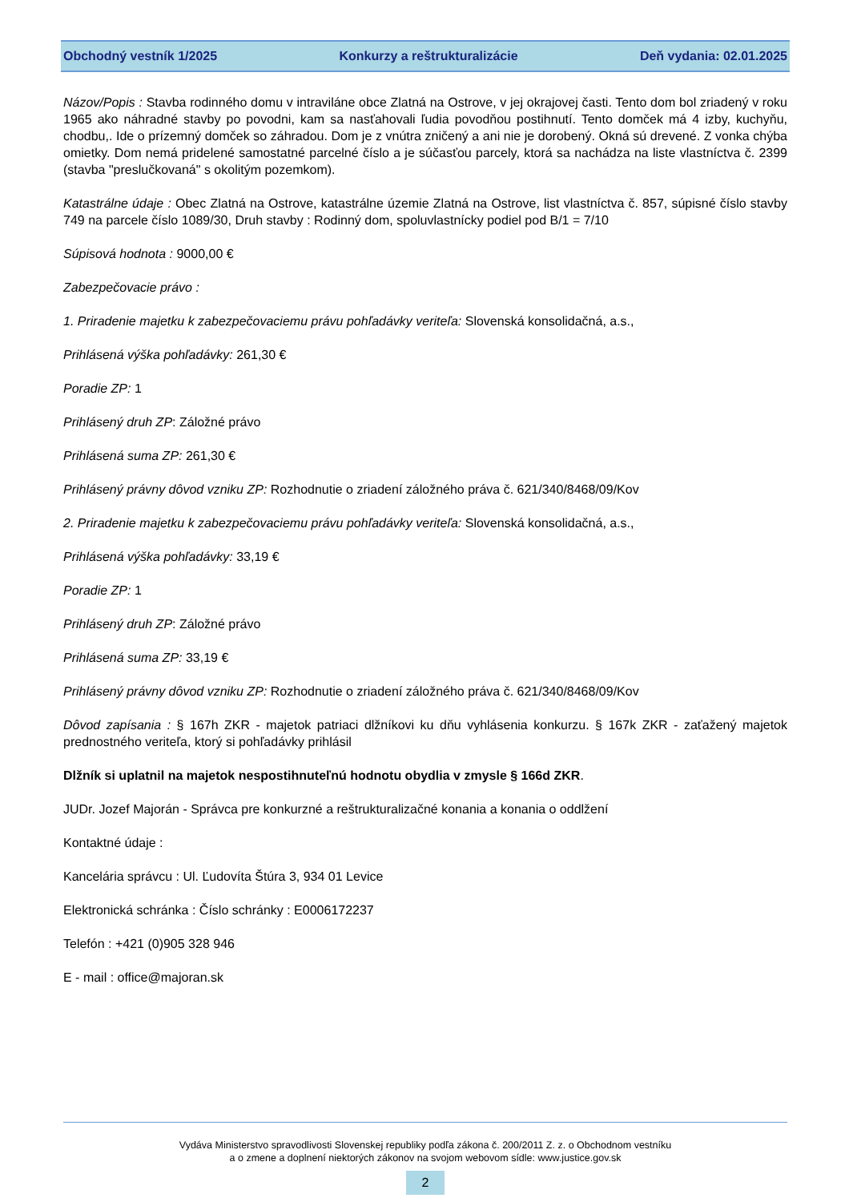Obchodný vestník 1/2025 Konkurzy a reštrukturalizácie Deň vydania: 02.01.2025
Názov/Popis : Stavba rodinného domu v intraviláne obce Zlatná na Ostrove, v jej okrajovej časti. Tento dom bol zriadený v roku 1965 ako náhradné stavby po povodni, kam sa nasťahovali ľudia povodňou postihnutí. Tento domček má 4 izby, kuchyňu, chodbu,. Ide o prízemný domček so záhradou. Dom je z vnútra zničený a ani nie je dorobený. Okná sú drevené. Z vonka chýba omietky. Dom nemá pridelené samostatné parcelné číslo a je súčasťou parcely, ktorá sa nachádza na liste vlastníctva č. 2399 (stavba "preslučkovaná" s okolitým pozemkom).
Katastrálne údaje : Obec Zlatná na Ostrove, katastrálne územie Zlatná na Ostrove, list vlastníctva č. 857, súpisné číslo stavby 749 na parcele číslo 1089/30, Druh stavby : Rodinný dom, spoluvlastnícky podiel pod B/1 = 7/10
Súpisová hodnota : 9000,00 €
Zabezpečovacie právo :
1. Priradenie majetku k zabezpečovaciemu právu pohľadávky veriteľa: Slovenská konsolidačná, a.s.,
Prihlásená výška pohľadávky: 261,30 €
Poradie ZP: 1
Prihlásený druh ZP: Záložné právo
Prihlásená suma ZP: 261,30 €
Prihlásený právny dôvod vzniku ZP: Rozhodnutie o zriadení záložného práva č. 621/340/8468/09/Kov
2. Priradenie majetku k zabezpečovaciemu právu pohľadávky veriteľa: Slovenská konsolidačná, a.s.,
Prihlásená výška pohľadávky: 33,19 €
Poradie ZP: 1
Prihlásený druh ZP: Záložné právo
Prihlásená suma ZP: 33,19 €
Prihlásený právny dôvod vzniku ZP: Rozhodnutie o zriadení záložného práva č. 621/340/8468/09/Kov
Dôvod zapísania : § 167h ZKR - majetok patriaci dlžníkovi ku dňu vyhlásenia konkurzu. § 167k ZKR - zaťažený majetok prednostného veriteľa, ktorý si pohľadávky prihlásil
Dlžník si uplatnil na majetok nespostihnuteľnú hodnotu obydlia v zmysle § 166d ZKR.
JUDr. Jozef Majorán - Správca pre konkurzné a reštrukturalizačné konania a konania o oddlžení
Kontaktné údaje :
Kancelária správcu : Ul. Ľudovíta Štúra 3, 934 01 Levice
Elektronická schránka : Číslo schránky : E0006172237
Telefón : +421 (0)905 328 946
E - mail : office@majoran.sk
Vydáva Ministerstvo spravodlivosti Slovenskej republiky podľa zákona č. 200/2011 Z. z. o Obchodnom vestníku
a o zmene a doplnení niektorých zákonov na svojom webovom sídle: www.justice.gov.sk
2